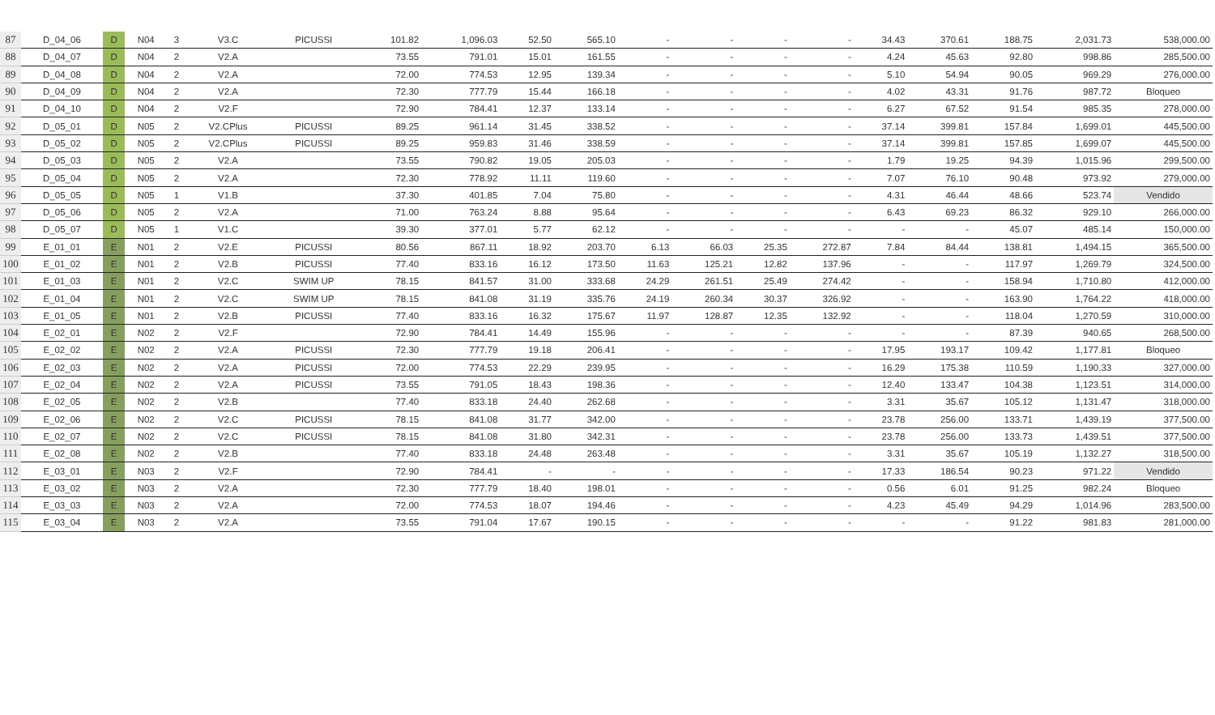| 87 | D_04_06 | D | N04 | 3 | V3.C | PICUSSI | 101.82 | 1,096.03 | 52.50 | 565.10 | - | - | - | - | 34.43 | 370.61 | 188.75 | 2,031.73 | 538,000.00 |
| 88 | D_04_07 | D | N04 | 2 | V2.A | | 73.55 | 791.01 | 15.01 | 161.55 | - | - | - | - | 4.24 | 45.63 | 92.80 | 998.86 | 285,500.00 |
| 89 | D_04_08 | D | N04 | 2 | V2.A | | 72.00 | 774.53 | 12.95 | 139.34 | - | - | - | - | 5.10 | 54.94 | 90.05 | 969.29 | 276,000.00 |
| 90 | D_04_09 | D | N04 | 2 | V2.A | | 72.30 | 777.79 | 15.44 | 166.18 | - | - | - | - | 4.02 | 43.31 | 91.76 | 987.72 | Bloqueo |
| 91 | D_04_10 | D | N04 | 2 | V2.F | | 72.90 | 784.41 | 12.37 | 133.14 | - | - | - | - | 6.27 | 67.52 | 91.54 | 985.35 | 278,000.00 |
| 92 | D_05_01 | D | N05 | 2 | V2.CPlus | PICUSSI | 89.25 | 961.14 | 31.45 | 338.52 | - | - | - | - | 37.14 | 399.81 | 157.84 | 1,699.01 | 445,500.00 |
| 93 | D_05_02 | D | N05 | 2 | V2.CPlus | PICUSSI | 89.25 | 959.83 | 31.46 | 338.59 | - | - | - | - | 37.14 | 399.81 | 157.85 | 1,699.07 | 445,500.00 |
| 94 | D_05_03 | D | N05 | 2 | V2.A | | 73.55 | 790.82 | 19.05 | 205.03 | - | - | - | - | 1.79 | 19.25 | 94.39 | 1,015.96 | 299,500.00 |
| 95 | D_05_04 | D | N05 | 2 | V2.A | | 72.30 | 778.92 | 11.11 | 119.60 | - | - | - | - | 7.07 | 76.10 | 90.48 | 973.92 | 279,000.00 |
| 96 | D_05_05 | D | N05 | 1 | V1.B | | 37.30 | 401.85 | 7.04 | 75.80 | - | - | - | - | 4.31 | 46.44 | 48.66 | 523.74 | Vendido |
| 97 | D_05_06 | D | N05 | 2 | V2.A | | 71.00 | 763.24 | 8.88 | 95.64 | - | - | - | - | 6.43 | 69.23 | 86.32 | 929.10 | 266,000.00 |
| 98 | D_05_07 | D | N05 | 1 | V1.C | | 39.30 | 377.01 | 5.77 | 62.12 | - | - | - | - | - | - | 45.07 | 485.14 | 150,000.00 |
| 99 | E_01_01 | E | N01 | 2 | V2.E | PICUSSI | 80.56 | 867.11 | 18.92 | 203.70 | 6.13 | 66.03 | 25.35 | 272.87 | 7.84 | 84.44 | 138.81 | 1,494.15 | 365,500.00 |
| 100 | E_01_02 | E | N01 | 2 | V2.B | PICUSSI | 77.40 | 833.16 | 16.12 | 173.50 | 11.63 | 125.21 | 12.82 | 137.96 | - | - | 117.97 | 1,269.79 | 324,500.00 |
| 101 | E_01_03 | E | N01 | 2 | V2.C | SWIM UP | 78.15 | 841.57 | 31.00 | 333.68 | 24.29 | 261.51 | 25.49 | 274.42 | - | - | 158.94 | 1,710.80 | 412,000.00 |
| 102 | E_01_04 | E | N01 | 2 | V2.C | SWIM UP | 78.15 | 841.08 | 31.19 | 335.76 | 24.19 | 260.34 | 30.37 | 326.92 | - | - | 163.90 | 1,764.22 | 418,000.00 |
| 103 | E_01_05 | E | N01 | 2 | V2.B | PICUSSI | 77.40 | 833.16 | 16.32 | 175.67 | 11.97 | 128.87 | 12.35 | 132.92 | - | - | 118.04 | 1,270.59 | 310,000.00 |
| 104 | E_02_01 | E | N02 | 2 | V2.F | | 72.90 | 784.41 | 14.49 | 155.96 | - | - | - | - | - | - | 87.39 | 940.65 | 268,500.00 |
| 105 | E_02_02 | E | N02 | 2 | V2.A | PICUSSI | 72.30 | 777.79 | 19.18 | 206.41 | - | - | - | - | 17.95 | 193.17 | 109.42 | 1,177.81 | Bloqueo |
| 106 | E_02_03 | E | N02 | 2 | V2.A | PICUSSI | 72.00 | 774.53 | 22.29 | 239.95 | - | - | - | - | 16.29 | 175.38 | 110.59 | 1,190.33 | 327,000.00 |
| 107 | E_02_04 | E | N02 | 2 | V2.A | PICUSSI | 73.55 | 791.05 | 18.43 | 198.36 | - | - | - | - | 12.40 | 133.47 | 104.38 | 1,123.51 | 314,000.00 |
| 108 | E_02_05 | E | N02 | 2 | V2.B | | 77.40 | 833.18 | 24.40 | 262.68 | - | - | - | - | 3.31 | 35.67 | 105.12 | 1,131.47 | 318,000.00 |
| 109 | E_02_06 | E | N02 | 2 | V2.C | PICUSSI | 78.15 | 841.08 | 31.77 | 342.00 | - | - | - | - | 23.78 | 256.00 | 133.71 | 1,439.19 | 377,500.00 |
| 110 | E_02_07 | E | N02 | 2 | V2.C | PICUSSI | 78.15 | 841.08 | 31.80 | 342.31 | - | - | - | - | 23.78 | 256.00 | 133.73 | 1,439.51 | 377,500.00 |
| 111 | E_02_08 | E | N02 | 2 | V2.B | | 77.40 | 833.18 | 24.48 | 263.48 | - | - | - | - | 3.31 | 35.67 | 105.19 | 1,132.27 | 318,500.00 |
| 112 | E_03_01 | E | N03 | 2 | V2.F | | 72.90 | 784.41 | - | - | - | - | - | - | 17.33 | 186.54 | 90.23 | 971.22 | Vendido |
| 113 | E_03_02 | E | N03 | 2 | V2.A | | 72.30 | 777.79 | 18.40 | 198.01 | - | - | - | - | 0.56 | 6.01 | 91.25 | 982.24 | Bloqueo |
| 114 | E_03_03 | E | N03 | 2 | V2.A | | 72.00 | 774.53 | 18.07 | 194.46 | - | - | - | - | 4.23 | 45.49 | 94.29 | 1,014.96 | 283,500.00 |
| 115 | E_03_04 | E | N03 | 2 | V2.A | | 73.55 | 791.04 | 17.67 | 190.15 | - | - | - | - | - | - | 91.22 | 981.83 | 281,000.00 |